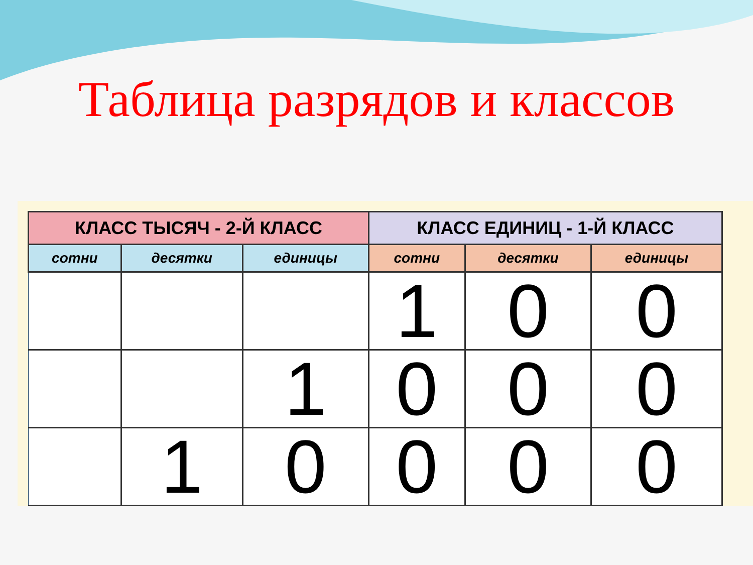Таблица разрядов и классов
| КЛАСС ТЫСЯЧ - 2-Й КЛАСС | | | КЛАСС ЕДИНИЦ - 1-Й КЛАСС | | |
| --- | --- | --- | --- | --- | --- |
| сотни | десятки | единицы | сотни | десятки | единицы |
| | | | 1 | 0 | 0 |
| | | 1 | 0 | 0 | 0 |
| | 1 | 0 | 0 | 0 | 0 |